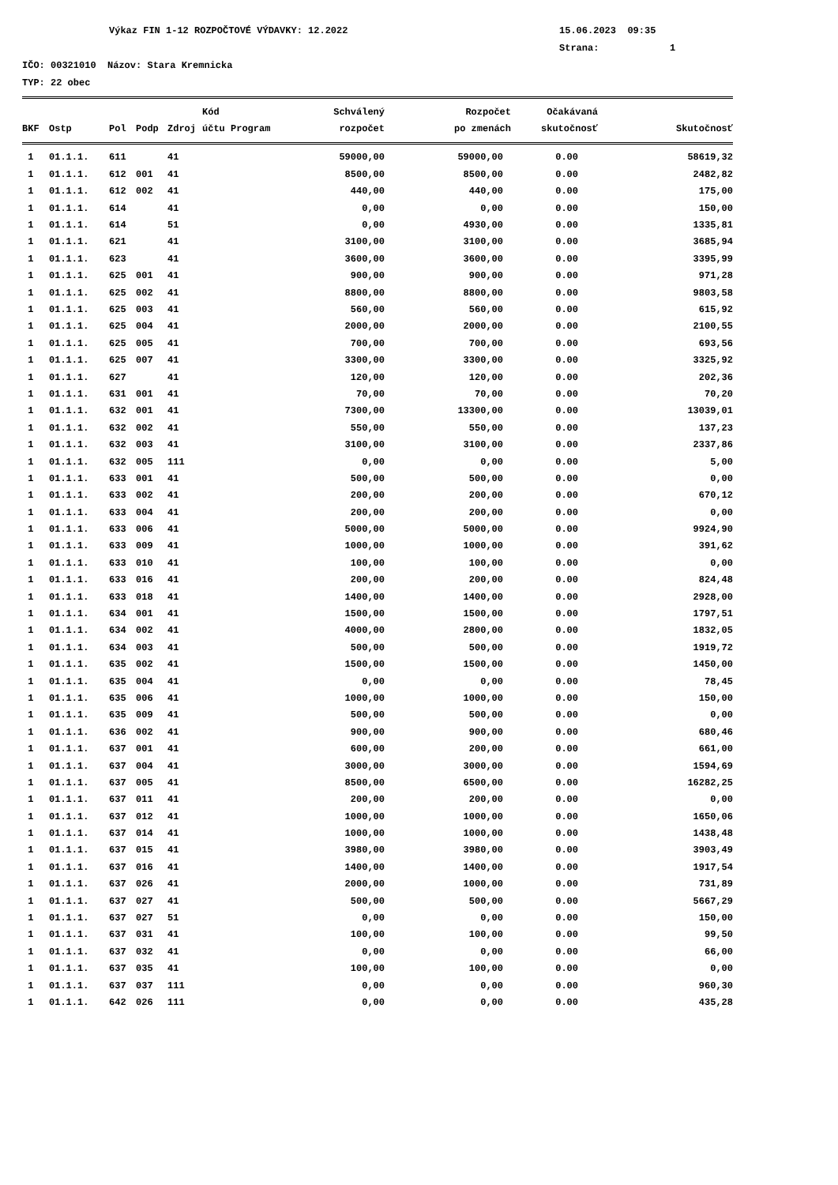Výkaz FIN 1-12 ROZPOČTOVÉ VÝDAVKY: 12.2022 15.06.2023 09:35
Strana: 1
IČO: 00321010 Názov: Stara Kremnicka
TYP: 22 obec
| | | | | | Kód | | Schválený | Rozpočet | Očakávaná | |
| --- | --- | --- | --- | --- | --- | --- | --- | --- | --- | --- |
| BKF | Ostp | Pol | Podp | Zdroj | účtu | Program | rozpočet | po zmenách | skutočnosť | Skutočnosť |
| 1 | 01.1.1. | 611 | | 41 | | | 59000,00 | 59000,00 | 0.00 | 58619,32 |
| 1 | 01.1.1. | 612 | 001 | 41 | | | 8500,00 | 8500,00 | 0.00 | 2482,82 |
| 1 | 01.1.1. | 612 | 002 | 41 | | | 440,00 | 440,00 | 0.00 | 175,00 |
| 1 | 01.1.1. | 614 | | 41 | | | 0,00 | 0,00 | 0.00 | 150,00 |
| 1 | 01.1.1. | 614 | | 51 | | | 0,00 | 4930,00 | 0.00 | 1335,81 |
| 1 | 01.1.1. | 621 | | 41 | | | 3100,00 | 3100,00 | 0.00 | 3685,94 |
| 1 | 01.1.1. | 623 | | 41 | | | 3600,00 | 3600,00 | 0.00 | 3395,99 |
| 1 | 01.1.1. | 625 | 001 | 41 | | | 900,00 | 900,00 | 0.00 | 971,28 |
| 1 | 01.1.1. | 625 | 002 | 41 | | | 8800,00 | 8800,00 | 0.00 | 9803,58 |
| 1 | 01.1.1. | 625 | 003 | 41 | | | 560,00 | 560,00 | 0.00 | 615,92 |
| 1 | 01.1.1. | 625 | 004 | 41 | | | 2000,00 | 2000,00 | 0.00 | 2100,55 |
| 1 | 01.1.1. | 625 | 005 | 41 | | | 700,00 | 700,00 | 0.00 | 693,56 |
| 1 | 01.1.1. | 625 | 007 | 41 | | | 3300,00 | 3300,00 | 0.00 | 3325,92 |
| 1 | 01.1.1. | 627 | | 41 | | | 120,00 | 120,00 | 0.00 | 202,36 |
| 1 | 01.1.1. | 631 | 001 | 41 | | | 70,00 | 70,00 | 0.00 | 70,20 |
| 1 | 01.1.1. | 632 | 001 | 41 | | | 7300,00 | 13300,00 | 0.00 | 13039,01 |
| 1 | 01.1.1. | 632 | 002 | 41 | | | 550,00 | 550,00 | 0.00 | 137,23 |
| 1 | 01.1.1. | 632 | 003 | 41 | | | 3100,00 | 3100,00 | 0.00 | 2337,86 |
| 1 | 01.1.1. | 632 | 005 | 111 | | | 0,00 | 0,00 | 0.00 | 5,00 |
| 1 | 01.1.1. | 633 | 001 | 41 | | | 500,00 | 500,00 | 0.00 | 0,00 |
| 1 | 01.1.1. | 633 | 002 | 41 | | | 200,00 | 200,00 | 0.00 | 670,12 |
| 1 | 01.1.1. | 633 | 004 | 41 | | | 200,00 | 200,00 | 0.00 | 0,00 |
| 1 | 01.1.1. | 633 | 006 | 41 | | | 5000,00 | 5000,00 | 0.00 | 9924,90 |
| 1 | 01.1.1. | 633 | 009 | 41 | | | 1000,00 | 1000,00 | 0.00 | 391,62 |
| 1 | 01.1.1. | 633 | 010 | 41 | | | 100,00 | 100,00 | 0.00 | 0,00 |
| 1 | 01.1.1. | 633 | 016 | 41 | | | 200,00 | 200,00 | 0.00 | 824,48 |
| 1 | 01.1.1. | 633 | 018 | 41 | | | 1400,00 | 1400,00 | 0.00 | 2928,00 |
| 1 | 01.1.1. | 634 | 001 | 41 | | | 1500,00 | 1500,00 | 0.00 | 1797,51 |
| 1 | 01.1.1. | 634 | 002 | 41 | | | 4000,00 | 2800,00 | 0.00 | 1832,05 |
| 1 | 01.1.1. | 634 | 003 | 41 | | | 500,00 | 500,00 | 0.00 | 1919,72 |
| 1 | 01.1.1. | 635 | 002 | 41 | | | 1500,00 | 1500,00 | 0.00 | 1450,00 |
| 1 | 01.1.1. | 635 | 004 | 41 | | | 0,00 | 0,00 | 0.00 | 78,45 |
| 1 | 01.1.1. | 635 | 006 | 41 | | | 1000,00 | 1000,00 | 0.00 | 150,00 |
| 1 | 01.1.1. | 635 | 009 | 41 | | | 500,00 | 500,00 | 0.00 | 0,00 |
| 1 | 01.1.1. | 636 | 002 | 41 | | | 900,00 | 900,00 | 0.00 | 680,46 |
| 1 | 01.1.1. | 637 | 001 | 41 | | | 600,00 | 200,00 | 0.00 | 661,00 |
| 1 | 01.1.1. | 637 | 004 | 41 | | | 3000,00 | 3000,00 | 0.00 | 1594,69 |
| 1 | 01.1.1. | 637 | 005 | 41 | | | 8500,00 | 6500,00 | 0.00 | 16282,25 |
| 1 | 01.1.1. | 637 | 011 | 41 | | | 200,00 | 200,00 | 0.00 | 0,00 |
| 1 | 01.1.1. | 637 | 012 | 41 | | | 1000,00 | 1000,00 | 0.00 | 1650,06 |
| 1 | 01.1.1. | 637 | 014 | 41 | | | 1000,00 | 1000,00 | 0.00 | 1438,48 |
| 1 | 01.1.1. | 637 | 015 | 41 | | | 3980,00 | 3980,00 | 0.00 | 3903,49 |
| 1 | 01.1.1. | 637 | 016 | 41 | | | 1400,00 | 1400,00 | 0.00 | 1917,54 |
| 1 | 01.1.1. | 637 | 026 | 41 | | | 2000,00 | 1000,00 | 0.00 | 731,89 |
| 1 | 01.1.1. | 637 | 027 | 41 | | | 500,00 | 500,00 | 0.00 | 5667,29 |
| 1 | 01.1.1. | 637 | 027 | 51 | | | 0,00 | 0,00 | 0.00 | 150,00 |
| 1 | 01.1.1. | 637 | 031 | 41 | | | 100,00 | 100,00 | 0.00 | 99,50 |
| 1 | 01.1.1. | 637 | 032 | 41 | | | 0,00 | 0,00 | 0.00 | 66,00 |
| 1 | 01.1.1. | 637 | 035 | 41 | | | 100,00 | 100,00 | 0.00 | 0,00 |
| 1 | 01.1.1. | 637 | 037 | 111 | | | 0,00 | 0,00 | 0.00 | 960,30 |
| 1 | 01.1.1. | 642 | 026 | 111 | | | 0,00 | 0,00 | 0.00 | 435,28 |